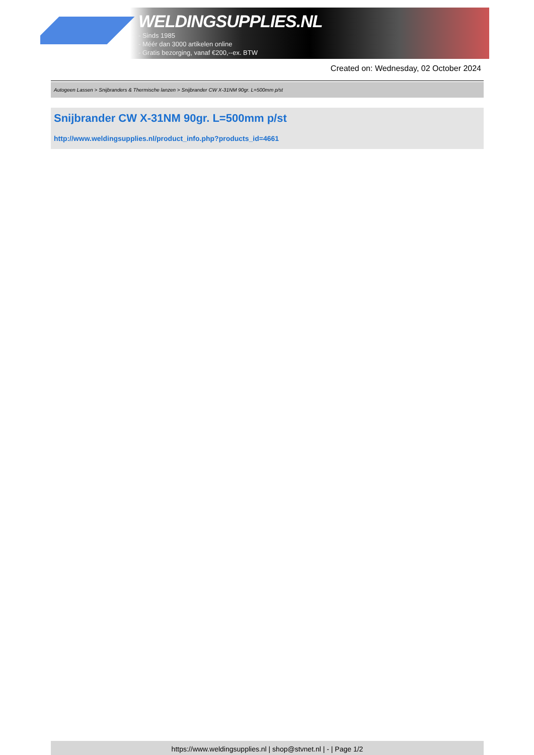WELDINGSUPPLIES.NL
- Sinds 1985
- Méér dan 3000 artikelen online
- Gratis bezorging, vanaf €200,--ex. BTW
Created on: Wednesday, 02 October 2024
Autogeen Lassen > Snijbranders & Thermische lanzen > Snijbrander CW X-31NM 90gr. L=500mm p/st
Snijbrander CW X-31NM 90gr. L=500mm p/st
http://www.weldingsupplies.nl/product_info.php?products_id=4661
https://www.weldingsupplies.nl | shop@stvnet.nl | - | Page 1/2